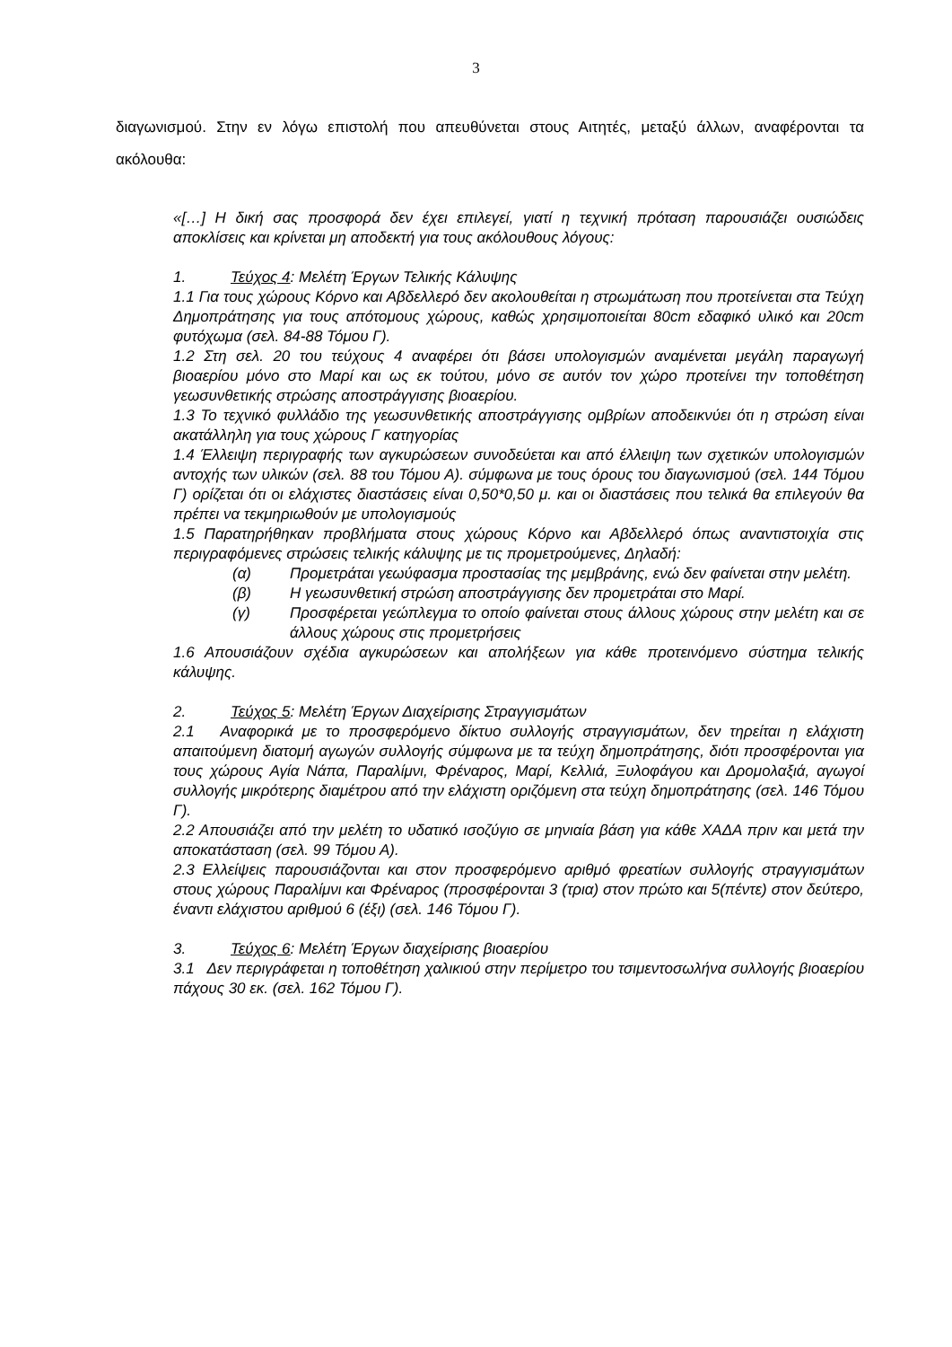3
διαγωνισμού. Στην εν λόγω επιστολή που απευθύνεται στους Αιτητές, μεταξύ άλλων, αναφέρονται τα ακόλουθα:
«[…] Η δική σας προσφορά δεν έχει επιλεγεί, γιατί η τεχνική πρόταση παρουσιάζει ουσιώδεις αποκλίσεις και κρίνεται μη αποδεκτή για τους ακόλουθους λόγους:
1. Τεύχος 4: Μελέτη Έργων Τελικής Κάλυψης
1.1 Για τους χώρους Κόρνο και Αβδελλερό δεν ακολουθείται η στρωμάτωση που προτείνεται στα Τεύχη Δημοπράτησης για τους απότομους χώρους, καθώς χρησιμοποιείται 80cm εδαφικό υλικό και 20cm φυτόχωμα (σελ. 84-88 Τόμου Γ).
1.2 Στη σελ. 20 του τεύχους 4 αναφέρει ότι βάσει υπολογισμών αναμένεται μεγάλη παραγωγή βιοαερίου μόνο στο Μαρί και ως εκ τούτου, μόνο σε αυτόν τον χώρο προτείνει την τοποθέτηση γεωσυνθετικής στρώσης αποστράγγισης βιοαερίου.
1.3 Το τεχνικό φυλλάδιο της γεωσυνθετικής αποστράγγισης ομβρίων αποδεικνύει ότι η στρώση είναι ακατάλληλη για τους χώρους Γ κατηγορίας
1.4 Έλλειψη περιγραφής των αγκυρώσεων συνοδεύεται και από έλλειψη των σχετικών υπολογισμών αντοχής των υλικών (σελ. 88 του Τόμου Α). σύμφωνα με τους όρους του διαγωνισμού (σελ. 144 Τόμου Γ) ορίζεται ότι οι ελάχιστες διαστάσεις είναι 0,50*0,50 μ. και οι διαστάσεις που τελικά θα επιλεγούν θα πρέπει να τεκμηριωθούν με υπολογισμούς
1.5 Παρατηρήθηκαν προβλήματα στους χώρους Κόρνο και Αβδελλερό όπως αναντιστοιχία στις περιγραφόμενες στρώσεις τελικής κάλυψης με τις προμετρούμενες, Δηλαδή:
(α) Προμετράται γεωύφασμα προστασίας της μεμβράνης, ενώ δεν φαίνεται στην μελέτη.
(β) Η γεωσυνθετική στρώση αποστράγγισης δεν προμετράται στο Μαρί.
(γ) Προσφέρεται γεώπλεγμα το οποίο φαίνεται στους άλλους χώρους στην μελέτη και σε άλλους χώρους στις προμετρήσεις
1.6 Απουσιάζουν σχέδια αγκυρώσεων και απολήξεων για κάθε προτεινόμενο σύστημα τελικής κάλυψης.
2. Τεύχος 5: Μελέτη Έργων Διαχείρισης Στραγγισμάτων
2.1 Αναφορικά με το προσφερόμενο δίκτυο συλλογής στραγγισμάτων, δεν τηρείται η ελάχιστη απαιτούμενη διατομή αγωγών συλλογής σύμφωνα με τα τεύχη δημοπράτησης, διότι προσφέρονται για τους χώρους Αγία Νάπα, Παραλίμνι, Φρέναρος, Μαρί, Κελλιά, Ξυλοφάγου και Δρομολαξιά, αγωγοί συλλογής μικρότερης διαμέτρου από την ελάχιστη οριζόμενη στα τεύχη δημοπράτησης (σελ. 146 Τόμου Γ).
2.2 Απουσιάζει από την μελέτη το υδατικό ισοζύγιο σε μηνιαία βάση για κάθε ΧΑΔΑ πριν και μετά την αποκατάσταση (σελ. 99 Τόμου Α).
2.3 Ελλείψεις παρουσιάζονται και στον προσφερόμενο αριθμό φρεατίων συλλογής στραγγισμάτων στους χώρους Παραλίμνι και Φρέναρος (προσφέρονται 3 (τρια) στον πρώτο και 5(πέντε) στον δεύτερο, έναντι ελάχιστου αριθμού 6 (έξι) (σελ. 146 Τόμου Γ).
3. Τεύχος 6: Μελέτη Έργων διαχείρισης βιοαερίου
3.1 Δεν περιγράφεται η τοποθέτηση χαλικιού στην περίμετρο του τσιμεντοσωλήνα συλλογής βιοαερίου πάχους 30 εκ. (σελ. 162 Τόμου Γ).